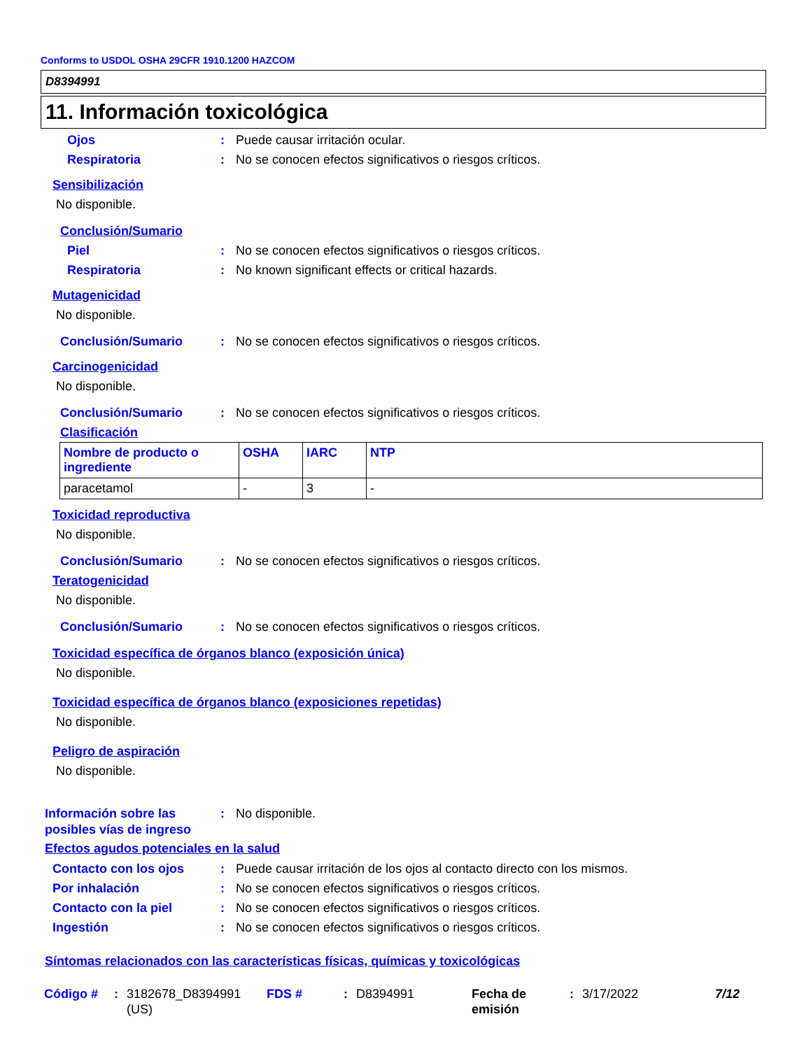Conforms to USDOL OSHA 29CFR 1910.1200 HAZCOM
D8394991
11. Información toxicológica
Ojos : Puede causar irritación ocular.
Respiratoria : No se conocen efectos significativos o riesgos críticos.
Sensibilización
No disponible.
Conclusión/Sumario
Piel : No se conocen efectos significativos o riesgos críticos.
Respiratoria : No known significant effects or critical hazards.
Mutagenicidad
No disponible.
Conclusión/Sumario : No se conocen efectos significativos o riesgos críticos.
Carcinogenicidad
No disponible.
Conclusión/Sumario : No se conocen efectos significativos o riesgos críticos.
Clasificación
| Nombre de producto o ingrediente | OSHA | IARC | NTP |
| --- | --- | --- | --- |
| paracetamol | - | 3 | - |
Toxicidad reproductiva
No disponible.
Conclusión/Sumario : No se conocen efectos significativos o riesgos críticos.
Teratogenicidad
No disponible.
Conclusión/Sumario : No se conocen efectos significativos o riesgos críticos.
Toxicidad específica de órganos blanco (exposición única)
No disponible.
Toxicidad específica de órganos blanco (exposiciones repetidas)
No disponible.
Peligro de aspiración
No disponible.
Información sobre las posibles vías de ingreso
: No disponible.
Efectos agudos potenciales en la salud
Contacto con los ojos : Puede causar irritación de los ojos al contacto directo con los mismos.
Por inhalación : No se conocen efectos significativos o riesgos críticos.
Contacto con la piel : No se conocen efectos significativos o riesgos críticos.
Ingestión : No se conocen efectos significativos o riesgos críticos.
Síntomas relacionados con las características físicas, químicas y toxicológicas
Código # : 3182678_D8394991 (US)
FDS # : D8394991 Fecha de emisión
: 3/17/2022 7/12